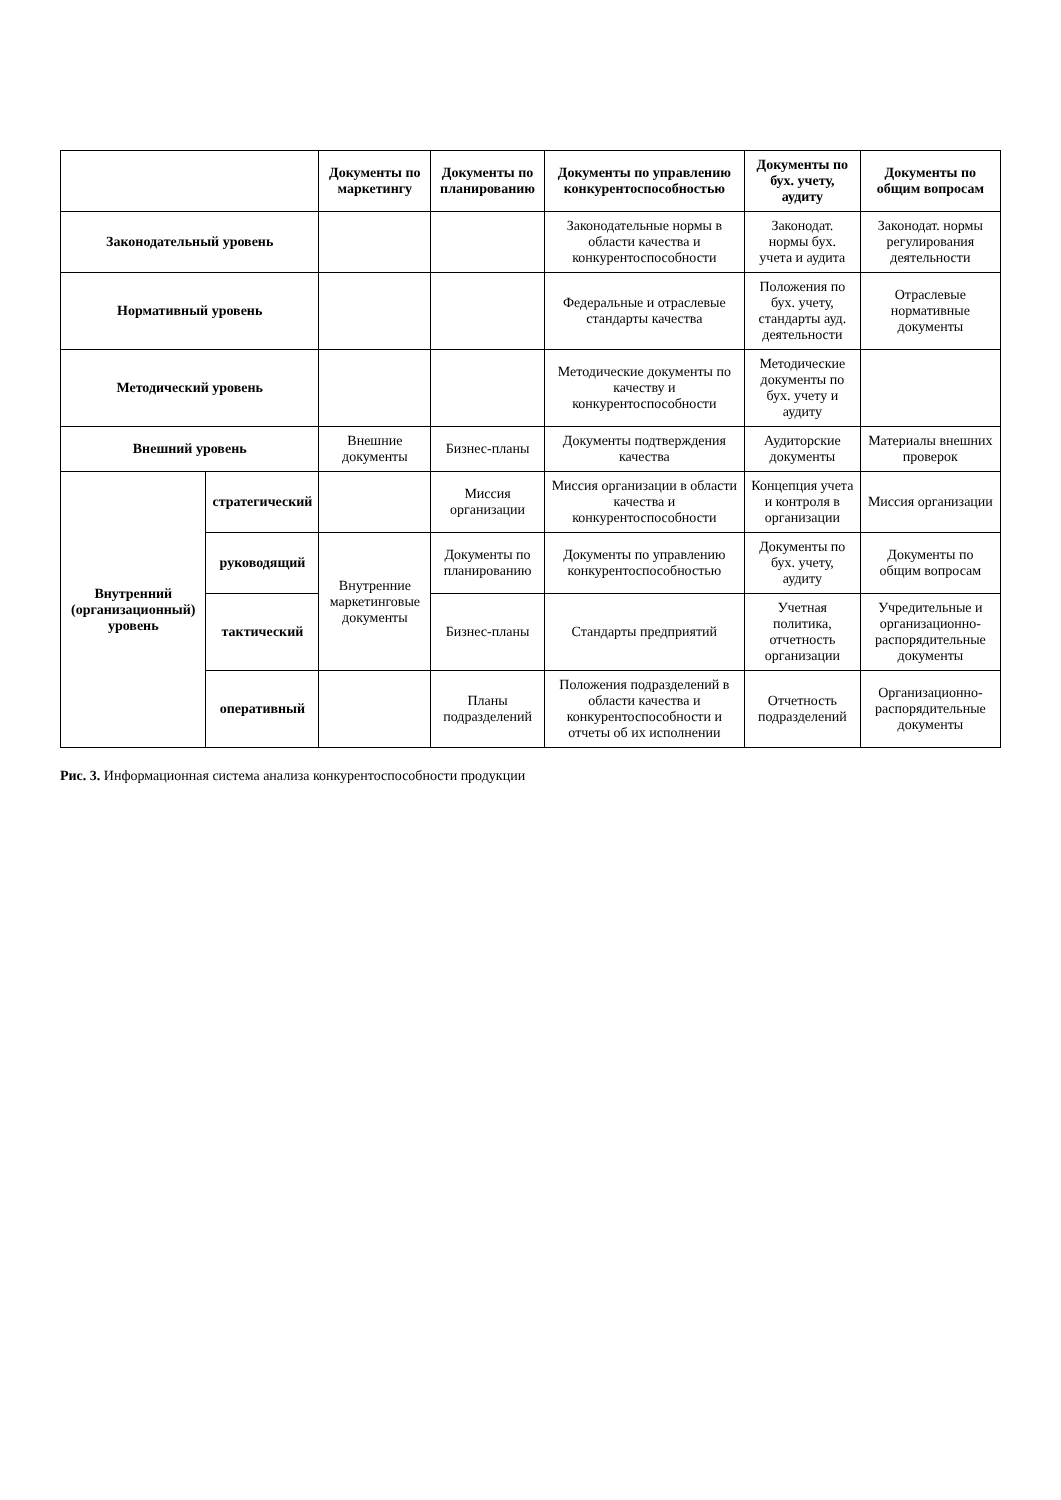| | | Документы по маркетингу | Документы по планированию | Документы по управлению конкурентоспособностью | Документы по бух. учету, аудиту | Документы по общим вопросам |
| --- | --- | --- | --- | --- | --- | --- |
| Законодательный уровень | | | | Законодательные нормы в области качества и конкурентоспособности | Законодат. нормы бух. учета и аудита | Законодат. нормы регулирования деятельности |
| Нормативный уровень | | | | Федеральные и отраслевые стандарты качества | Положения по бух. учету, стандарты ауд. деятельности | Отраслевые нормативные документы |
| Методический уровень | | | | Методические документы по качеству и конкурентоспособности | Методические документы по бух. учету и аудиту | |
| Внешний уровень | | Внешние документы | Бизнес-планы | Документы подтверждения качества | Аудиторские документы | Материалы внешних проверок |
| Внутренний (организационный) уровень | стратегический | | Миссия организации | Миссия организации в области качества и конкурентоспособности | Концепция учета и контроля в организации | Миссия организации |
| | руководящий | Внутренние маркетинговые документы | Документы по планированию | Документы по управлению конкурентоспособностью | Документы по бух. учету, аудиту | Документы по общим вопросам |
| | тактический | | Бизнес-планы | Стандарты предприятий | Учетная политика, отчетность организации | Учредительные и организационно-распорядительные документы |
| | оперативный | | Планы подразделений | Положения подразделений в области качества и конкурентоспособности и отчеты об их исполнении | Отчетность подразделений | Организационно-распорядительные документы |
Рис. 3. Информационная система анализа конкурентоспособности продукции